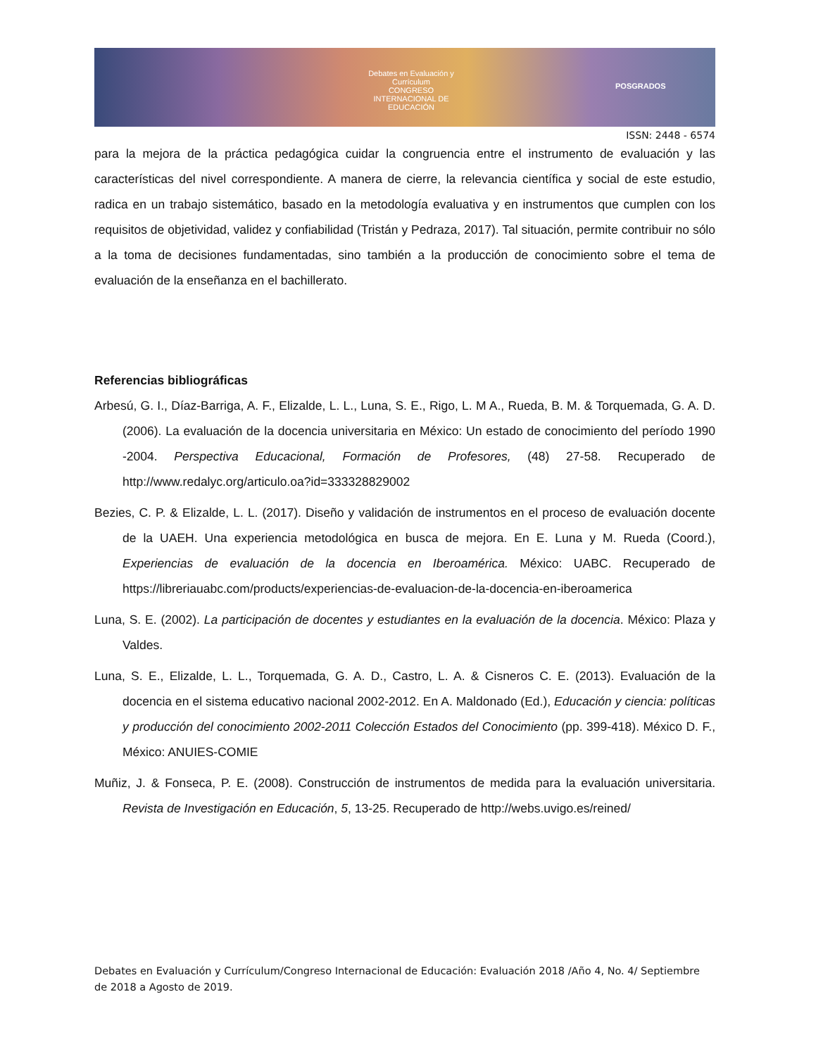Debates en Evaluación y Currículum
CONGRESO INTERNACIONAL DE EDUCACIÓN POSGRADOS
ISSN: 2448 - 6574
para la mejora de la práctica pedagógica cuidar la congruencia entre el instrumento de evaluación y las características del nivel correspondiente. A manera de cierre, la relevancia científica y social de este estudio, radica en un trabajo sistemático, basado en la metodología evaluativa y en instrumentos que cumplen con los requisitos de objetividad, validez y confiabilidad (Tristán y Pedraza, 2017). Tal situación, permite contribuir no sólo a la toma de decisiones fundamentadas, sino también a la producción de conocimiento sobre el tema de evaluación de la enseñanza en el bachillerato.
Referencias bibliográficas
Arbesú, G. I., Díaz-Barriga, A. F., Elizalde, L. L., Luna, S. E., Rigo, L. M A., Rueda, B. M. & Torquemada, G. A. D. (2006). La evaluación de la docencia universitaria en México: Un estado de conocimiento del período 1990 -2004. Perspectiva Educacional, Formación de Profesores, (48) 27-58. Recuperado de http://www.redalyc.org/articulo.oa?id=333328829002
Bezies, C. P. & Elizalde, L. L. (2017). Diseño y validación de instrumentos en el proceso de evaluación docente de la UAEH. Una experiencia metodológica en busca de mejora. En E. Luna y M. Rueda (Coord.), Experiencias de evaluación de la docencia en Iberoamérica. México: UABC. Recuperado de https://libreriauabc.com/products/experiencias-de-evaluacion-de-la-docencia-en-iberoamerica
Luna, S. E. (2002). La participación de docentes y estudiantes en la evaluación de la docencia. México: Plaza y Valdes.
Luna, S. E., Elizalde, L. L., Torquemada, G. A. D., Castro, L. A. & Cisneros C. E. (2013). Evaluación de la docencia en el sistema educativo nacional 2002-2012. En A. Maldonado (Ed.), Educación y ciencia: políticas y producción del conocimiento 2002-2011 Colección Estados del Conocimiento (pp. 399-418). México D. F., México: ANUIES-COMIE
Muñiz, J. & Fonseca, P. E. (2008). Construcción de instrumentos de medida para la evaluación universitaria. Revista de Investigación en Educación, 5, 13-25. Recuperado de http://webs.uvigo.es/reined/
Debates en Evaluación y Currículum/Congreso Internacional de Educación: Evaluación 2018 /Año 4, No. 4/ Septiembre de 2018 a Agosto de 2019.